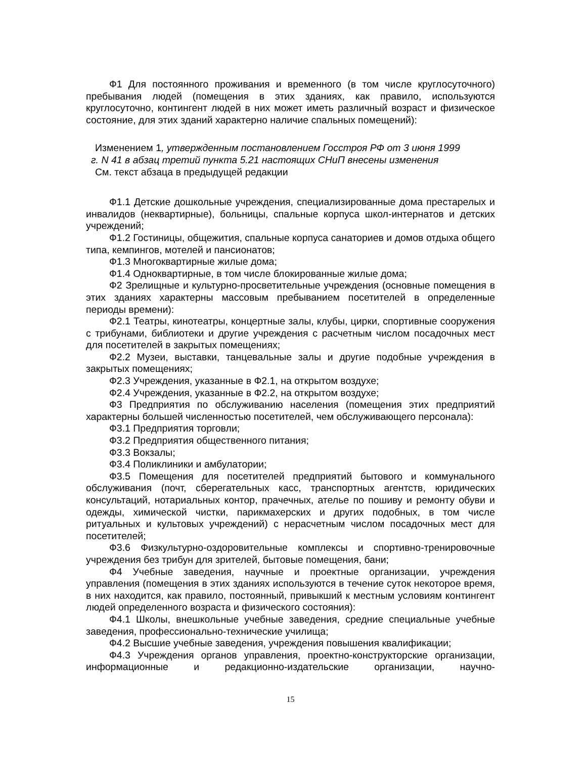Ф1 Для постоянного проживания и временного (в том числе круглосуточного) пребывания людей (помещения в этих зданиях, как правило, используются круглосуточно, контингент людей в них может иметь различный возраст и физическое состояние, для этих зданий характерно наличие спальных помещений):
Изменением 1, утвержденным постановлением Госстроя РФ от 3 июня 1999
г. N 41 в абзац третий пункта 5.21 настоящих СНиП внесены изменения
См. текст абзаца в предыдущей редакции
Ф1.1 Детские дошкольные учреждения, специализированные дома престарелых и инвалидов (неквартирные), больницы, спальные корпуса школ-интернатов и детских учреждений;
Ф1.2 Гостиницы, общежития, спальные корпуса санаториев и домов отдыха общего типа, кемпингов, мотелей и пансионатов;
Ф1.3 Многоквартирные жилые дома;
Ф1.4 Одноквартирные, в том числе блокированные жилые дома;
Ф2 Зрелищные и культурно-просветительные учреждения (основные помещения в этих зданиях характерны массовым пребыванием посетителей в определенные периоды времени):
Ф2.1 Театры, кинотеатры, концертные залы, клубы, цирки, спортивные сооружения с трибунами, библиотеки и другие учреждения с расчетным числом посадочных мест для посетителей в закрытых помещениях;
Ф2.2 Музеи, выставки, танцевальные залы и другие подобные учреждения в закрытых помещениях;
Ф2.3 Учреждения, указанные в Ф2.1, на открытом воздухе;
Ф2.4 Учреждения, указанные в Ф2.2, на открытом воздухе;
Ф3 Предприятия по обслуживанию населения (помещения этих предприятий характерны большей численностью посетителей, чем обслуживающего персонала):
Ф3.1 Предприятия торговли;
Ф3.2 Предприятия общественного питания;
Ф3.3 Вокзалы;
Ф3.4 Поликлиники и амбулатории;
Ф3.5 Помещения для посетителей предприятий бытового и коммунального обслуживания (почт, сберегательных касс, транспортных агентств, юридических консультаций, нотариальных контор, прачечных, ателье по пошиву и ремонту обуви и одежды, химической чистки, парикмахерских и других подобных, в том числе ритуальных и культовых учреждений) с нерасчетным числом посадочных мест для посетителей;
Ф3.6 Физкультурно-оздоровительные комплексы и спортивно-тренировочные учреждения без трибун для зрителей, бытовые помещения, бани;
Ф4 Учебные заведения, научные и проектные организации, учреждения управления (помещения в этих зданиях используются в течение суток некоторое время, в них находится, как правило, постоянный, привыкший к местным условиям контингент людей определенного возраста и физического состояния):
Ф4.1 Школы, внешкольные учебные заведения, средние специальные учебные заведения, профессионально-технические училища;
Ф4.2 Высшие учебные заведения, учреждения повышения квалификации;
Ф4.3 Учреждения органов управления, проектно-конструкторские организации, информационные и редакционно-издательские организации, научно-
15